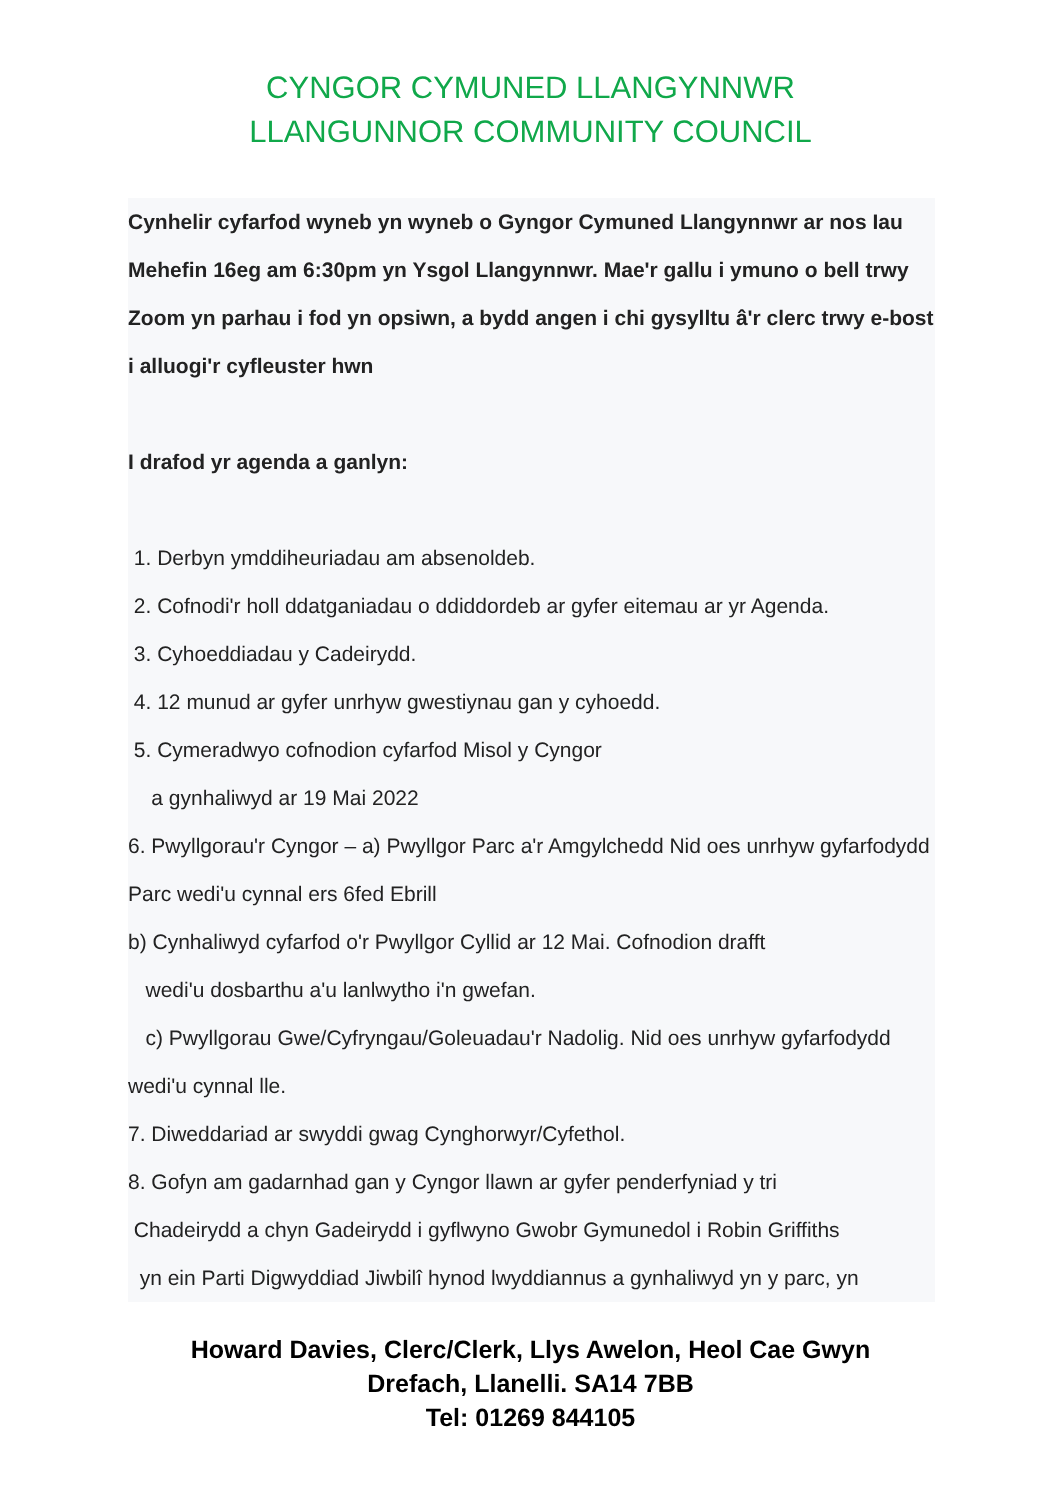CYNGOR CYMUNED LLANGYNNWR
LLANGUNNOR COMMUNITY COUNCIL
Cynhelir cyfarfod wyneb yn wyneb o Gyngor Cymuned Llangynnwr ar nos Iau Mehefin 16eg am 6:30pm yn Ysgol Llangynnwr. Mae'r gallu i ymuno o bell trwy Zoom yn parhau i fod yn opsiwn, a bydd angen i chi gysylltu â'r clerc trwy e-bost i alluogi'r cyfleuster hwn
I drafod yr agenda a ganlyn:
1. Derbyn ymddiheuriadau am absenoldeb.
2. Cofnodi'r holl ddatganiadau o ddiddordeb ar gyfer eitemau ar yr Agenda.
3. Cyhoeddiadau y Cadeirydd.
4. 12 munud ar gyfer unrhyw gwestiynau gan y cyhoedd.
5. Cymeradwyo cofnodion cyfarfod Misol y Cyngor
a gynhaliwyd ar 19 Mai 2022
6. Pwyllgorau'r Cyngor – a) Pwyllgor Parc a'r Amgylchedd Nid oes unrhyw gyfarfodydd Parc wedi'u cynnal ers 6fed Ebrill
b) Cynhaliwyd cyfarfod o'r Pwyllgor Cyllid ar 12 Mai. Cofnodion drafft
wedi'u dosbarthu a'u lanlwytho i'n gwefan.
c) Pwyllgorau Gwe/Cyfryngau/Goleuadau'r Nadolig. Nid oes unrhyw gyfarfodydd wedi'u cynnal lle.
7. Diweddariad ar swyddi gwag Cynghorwyr/Cyfethol.
8. Gofyn am gadarnhad gan y Cyngor llawn ar gyfer penderfyniad y tri
Chadeirydd a chyn Gadeirydd i gyflwyno Gwobr Gymunedol i Robin Griffiths
yn ein Parti Digwyddiad Jiwbilî hynod lwyddiannus a gynhaliwyd yn y parc, yn
Howard Davies, Clerc/Clerk, Llys Awelon, Heol Cae Gwyn
Drefach, Llanelli. SA14 7BB
Tel: 01269 844105